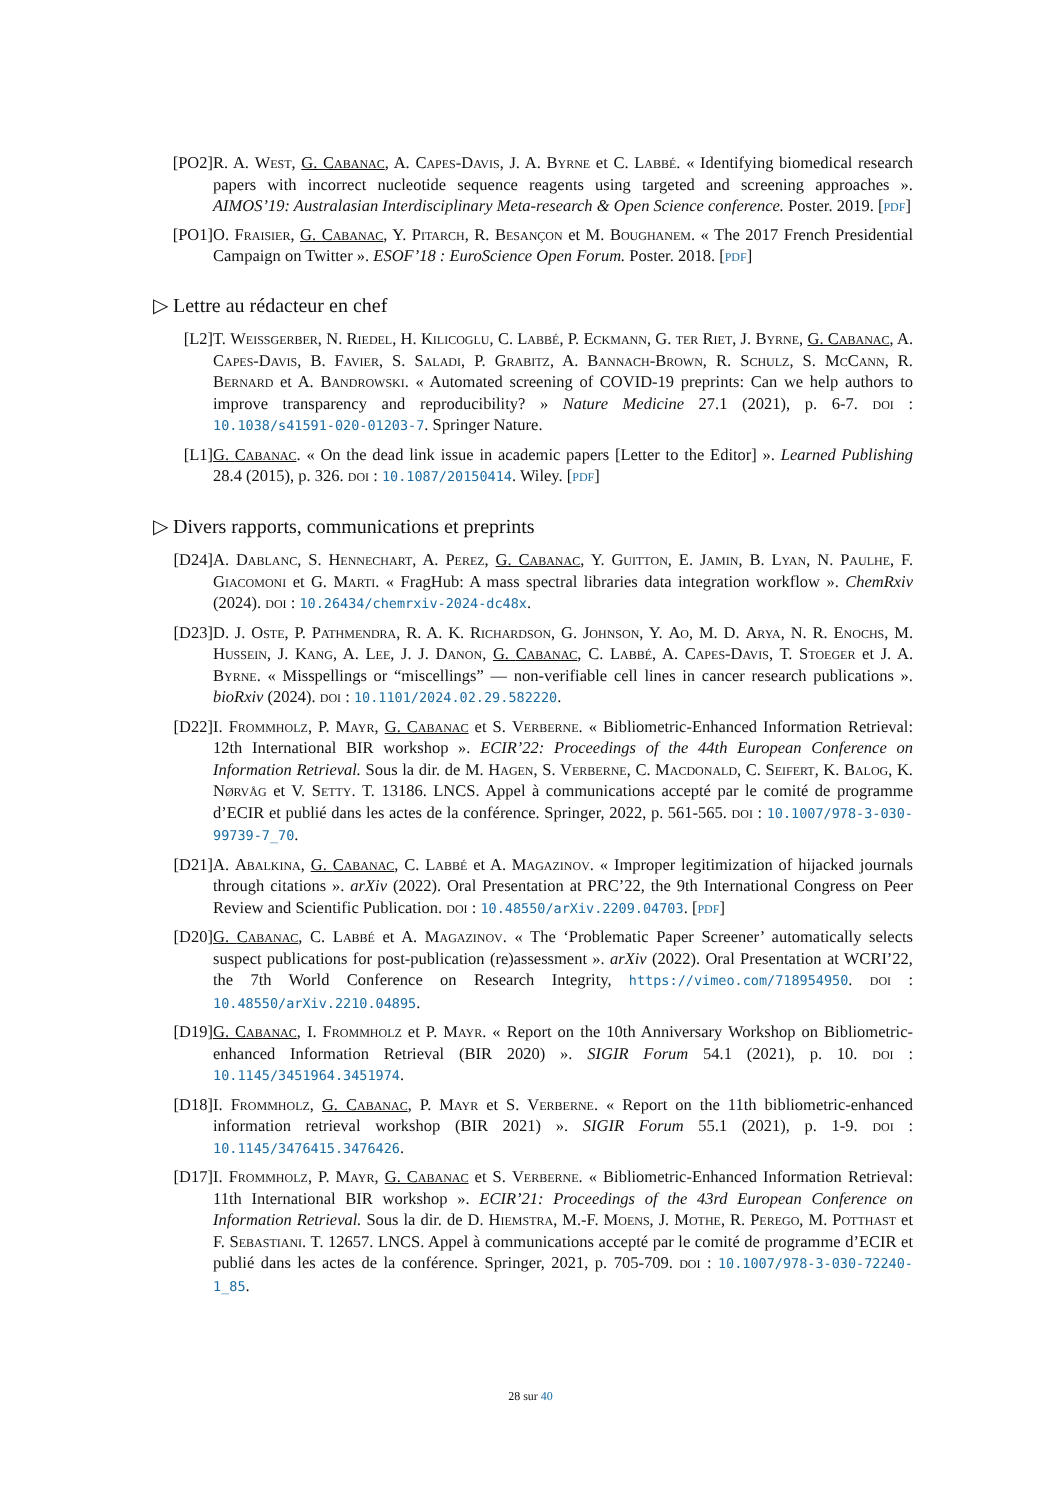[PO2] R. A. West, G. Cabanac, A. Capes-Davis, J. A. Byrne et C. Labbé. « Identifying biomedical research papers with incorrect nucleotide sequence reagents using targeted and screening approaches ». AIMOS’19: Australasian Interdisciplinary Meta-research & Open Science conference. Poster. 2019. [pdf]
[PO1] O. Fraisier, G. Cabanac, Y. Pitarch, R. Besançon et M. Boughanem. « The 2017 French Presidential Campaign on Twitter ». ESOF’18 : EuroScience Open Forum. Poster. 2018. [pdf]
▷ Lettre au rédacteur en chef
[L2] T. Weissgerber, N. Riedel, H. Kilicoglu, C. Labbé, P. Eckmann, G. ter Riet, J. Byrne, G. Cabanac, A. Capes-Davis, B. Favier, S. Saladi, P. Grabitz, A. Bannach-Brown, R. Schulz, S. McCann, R. Bernard et A. Bandrowski. « Automated screening of COVID-19 preprints: Can we help authors to improve transparency and reproducibility? » Nature Medicine 27.1 (2021), p. 6-7. doi : 10.1038/s41591-020-01203-7. Springer Nature.
[L1] G. Cabanac. « On the dead link issue in academic papers [Letter to the Editor] ». Learned Publishing 28.4 (2015), p. 326. doi : 10.1087/20150414. Wiley. [pdf]
▷ Divers rapports, communications et preprints
[D24] A. Dablanc, S. Hennechart, A. Perez, G. Cabanac, Y. Guitton, E. Jamin, B. Lyan, N. Paulhe, F. Giacomoni et G. Marti. « FragHub: A mass spectral libraries data integration workflow ». ChemRxiv (2024). doi : 10.26434/chemrxiv-2024-dc48x.
[D23] D. J. Oste, P. Pathmendra, R. A. K. Richardson, G. Johnson, Y. Ao, M. D. Arya, N. R. Enochs, M. Hussein, J. Kang, A. Lee, J. J. Danon, G. Cabanac, C. Labbé, A. Capes-Davis, T. Stoeger et J. A. Byrne. « Misspellings or “miscellings” — non-verifiable cell lines in cancer research publications ». bioRxiv (2024). doi : 10.1101/2024.02.29.582220.
[D22] I. Frommholz, P. Mayr, G. Cabanac et S. Verberne. « Bibliometric-Enhanced Information Retrieval: 12th International BIR workshop ». ECIR’22: Proceedings of the 44th European Conference on Information Retrieval. Sous la dir. de M. Hagen, S. Verberne, C. Macdonald, C. Seifert, K. Balog, K. Nørvåg et V. Setty. T. 13186. LNCS. Appel à communications accepté par le comité de programme d’ECIR et publié dans les actes de la conférence. Springer, 2022, p. 561-565. doi : 10.1007/978-3-030-99739-7_70.
[D21] A. Abalkina, G. Cabanac, C. Labbé et A. Magazinov. « Improper legitimization of hijacked journals through citations ». arXiv (2022). Oral Presentation at PRC’22, the 9th International Congress on Peer Review and Scientific Publication. doi : 10.48550/arXiv.2209.04703. [pdf]
[D20] G. Cabanac, C. Labbé et A. Magazinov. « The ‘Problematic Paper Screener’ automatically selects suspect publications for post-publication (re)assessment ». arXiv (2022). Oral Presentation at WCRI’22, the 7th World Conference on Research Integrity, https://vimeo.com/718954950. doi : 10.48550/arXiv.2210.04895.
[D19] G. Cabanac, I. Frommholz et P. Mayr. « Report on the 10th Anniversary Workshop on Bibliometric-enhanced Information Retrieval (BIR 2020) ». SIGIR Forum 54.1 (2021), p. 10. doi : 10.1145/3451964.3451974.
[D18] I. Frommholz, G. Cabanac, P. Mayr et S. Verberne. « Report on the 11th bibliometric-enhanced information retrieval workshop (BIR 2021) ». SIGIR Forum 55.1 (2021), p. 1-9. doi : 10.1145/3476415.3476426.
[D17] I. Frommholz, P. Mayr, G. Cabanac et S. Verberne. « Bibliometric-Enhanced Information Retrieval: 11th International BIR workshop ». ECIR’21: Proceedings of the 43rd European Conference on Information Retrieval. Sous la dir. de D. Hiemstra, M.-F. Moens, J. Mothe, R. Perego, M. Potthast et F. Sebastiani. T. 12657. LNCS. Appel à communications accepté par le comité de programme d’ECIR et publié dans les actes de la conférence. Springer, 2021, p. 705-709. doi : 10.1007/978-3-030-72240-1_85.
28 sur 40